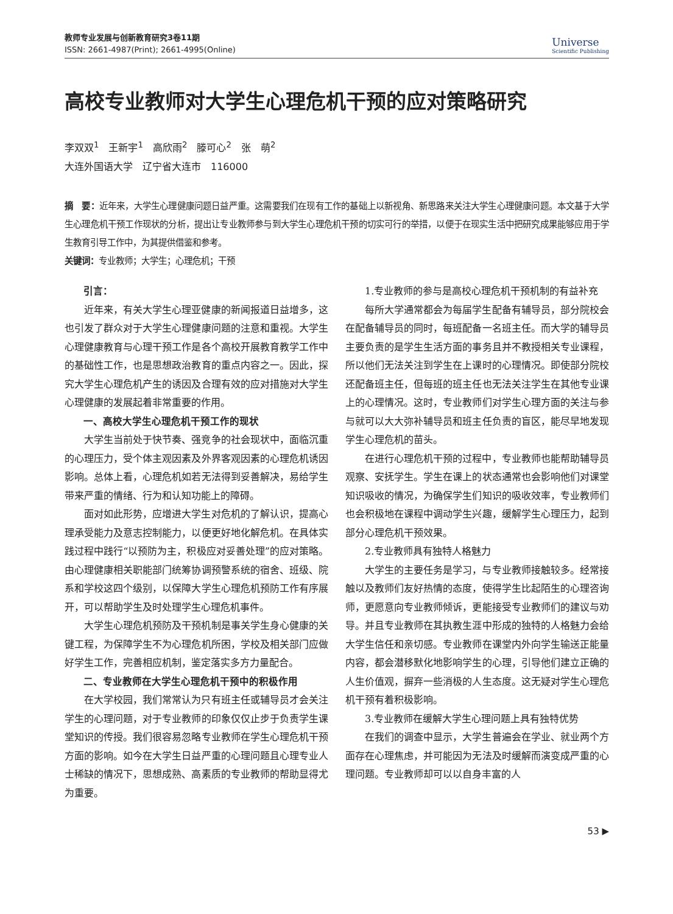教师专业发展与创新教育研究3卷11期
ISSN: 2661-4987(Print); 2661-4995(Online)
Universe
Scientific Publishing
高校专业教师对大学生心理危机干预的应对策略研究
李双双<sup>1</sup>　王新宇<sup>1</sup>　高欣雨<sup>2</sup>　滕可心<sup>2</sup>　张　萌<sup>2</sup>
大连外国语大学　辽宁省大连市　116000
摘　要：近年来，大学生心理健康问题日益严重。这需要我们在现有工作的基础上以新视角、新思路来关注大学生心理健康问题。本文基于大学生心理危机干预工作现状的分析，提出让专业教师参与到大学生心理危机干预的切实可行的举措，以便于在现实生活中把研究成果能够应用于学生教育引导工作中，为其提供借鉴和参考。
关键词：专业教师；大学生；心理危机；干预
引言：
近年来，有关大学生心理亚健康的新闻报道日益增多，这也引发了群众对于大学生心理健康问题的注意和重视。大学生心理健康教育与心理干预工作是各个高校开展教育教学工作中的基础性工作，也是思想政治教育的重点内容之一。因此，探究大学生心理危机产生的诱因及合理有效的应对措施对大学生心理健康的发展起着非常重要的作用。
一、高校大学生心理危机干预工作的现状
大学生当前处于快节奏、强竞争的社会现状中，面临沉重的心理压力，受个体主观因素及外界客观因素的心理危机诱因影响。总体上看，心理危机如若无法得到妥善解决，易给学生带来严重的情绪、行为和认知功能上的障碍。
面对如此形势，应增进大学生对危机的了解认识，提高心理承受能力及意志控制能力，以便更好地化解危机。在具体实践过程中践行“以预防为主，积极应对妥善处理”的应对策略。由心理健康相关职能部门统筹协调预警系统的宿舍、班级、院系和学校这四个级别，以保障大学生心理危机预防工作有序展开，可以帮助学生及时处理学生心理危机事件。
大学生心理危机预防及干预机制是事关学生身心健康的关键工程，为保障学生不为心理危机所困，学校及相关部门应做好学生工作，完善相应机制，鉴定落实多方力量配合。
二、专业教师在大学生心理危机干预中的积极作用
在大学校园，我们常常认为只有班主任或辅导员才会关注学生的心理问题，对于专业教师的印象仅仅止步于负责学生课堂知识的传授。我们很容易忽略专业教师在学生心理危机干预方面的影响。如今在大学生日益严重的心理问题且心理专业人士稀缺的情况下，思想成熟、高素质的专业教师的帮助显得尤为重要。
1.专业教师的参与是高校心理危机干预机制的有益补充
每所大学通常都会为每届学生配备有辅导员，部分院校会在配备辅导员的同时，每班配备一名班主任。而大学的辅导员主要负责的是学生生活方面的事务且并不教授相关专业课程，所以他们无法关注到学生在上课时的心理情况。即使部分院校还配备班主任，但每班的班主任也无法关注学生在其他专业课上的心理情况。这时，专业教师们对学生心理方面的关注与参与就可以大大弥补辅导员和班主任负责的盲区，能尽早地发现学生心理危机的苗头。
在进行心理危机干预的过程中，专业教师也能帮助辅导员观察、安抚学生。学生在课上的状态通常也会影响他们对课堂知识吸收的情况，为确保学生们知识的吸收效率，专业教师们也会积极地在课程中调动学生兴趣，缓解学生心理压力，起到部分心理危机干预效果。
2.专业教师具有独特人格魅力
大学生的主要任务是学习，与专业教师接触较多。经常接触以及教师们友好热情的态度，使得学生比起陌生的心理咨询师，更愿意向专业教师倾诉，更能接受专业教师们的建议与劝导。并且专业教师在其执教生涯中形成的独特的人格魅力会给大学生信任和亲切感。专业教师在课堂内外向学生输送正能量内容，都会潜移默化地影响学生的心理，引导他们建立正确的人生价值观，摒弃一些消极的人生态度。这无疑对学生心理危机干预有着积极影响。
3.专业教师在缓解大学生心理问题上具有独特优势
在我们的调查中显示，大学生普遍会在学业、就业两个方面存在心理焦虑，并可能因为无法及时缓解而演变成严重的心理问题。专业教师却可以以自身丰富的人
53 ▶